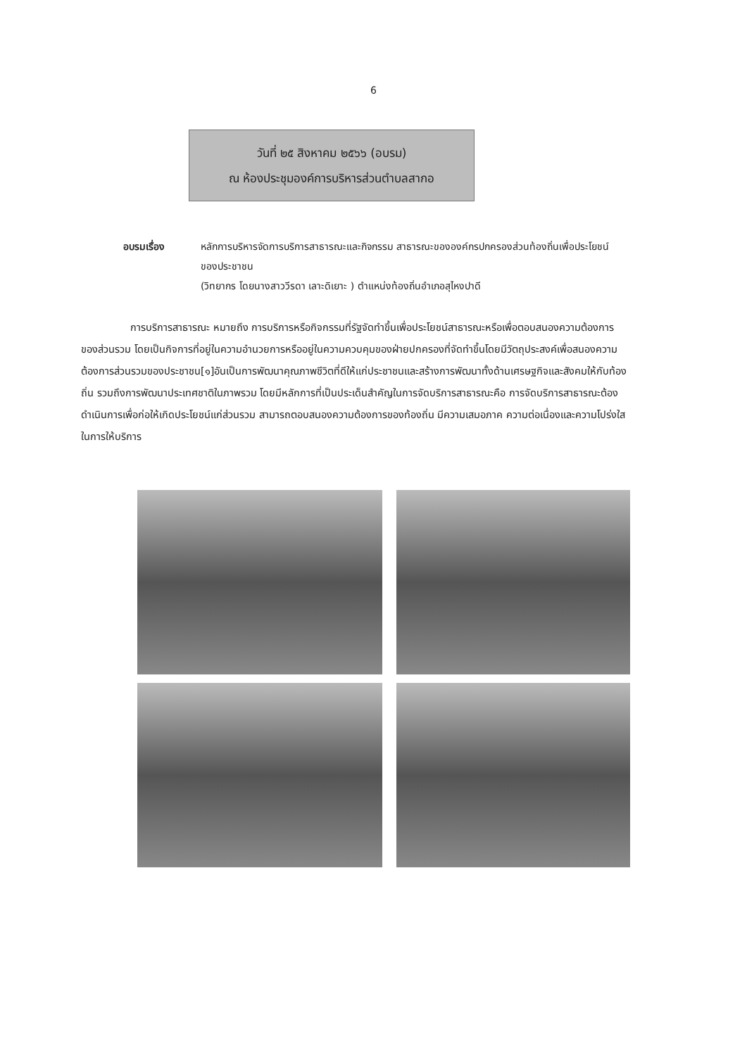6
วันที่ ๒๕ สิงหาคม ๒๕๖๖ (อบรม)
ณ ห้องประชุมองค์การบริหารส่วนตำบลสากอ
อบรมเรื่อง หลักการบริหารจัดการบริการสาธารณะและกิจกรรม สาธารณะขององค์กรปกครองส่วนท้องถิ่นเพื่อประโยชน์ของประชาชน
(วิทยากร โดยนางสาววีรดา เลาะดิเยาะ ) ตำแหน่งท้องถิ่นอำเภอสุไหงปาดี
การบริการสาธารณะ หมายถึง การบริการหรือกิจกรรมที่รัฐจัดทำขึ้นเพื่อประโยชน์สาธารณะหรือเพื่อตอบสนองความต้องการของส่วนรวม โดยเป็นกิจการที่อยู่ในความอำนวยการหรืออยู่ในความควบคุมของฝ่ายปกครองที่จัดทำขึ้นโดยมีวัตถุประสงค์เพื่อสนองความต้องการส่วนรวมของประชาชน[๑]อันเป็นการพัฒนาคุณภาพชีวิตที่ดีให้แก่ประชาชนและสร้างการพัฒนาทั้งด้านเศรษฐกิจและสังคมให้กับท้องถิ่น รวมถึงการพัฒนาประเทศชาติในภาพรวม โดยมีหลักการที่เป็นประเด็นสำคัญในการจัดบริการสาธารณะคือ การจัดบริการสาธารณะต้องดำเนินการเพื่อก่อให้เกิดประโยชน์แก่ส่วนรวม สามารถตอบสนองความต้องการของท้องถิ่น มีความเสมอภาค ความต่อเนื่องและความโปร่งใสในการให้บริการ